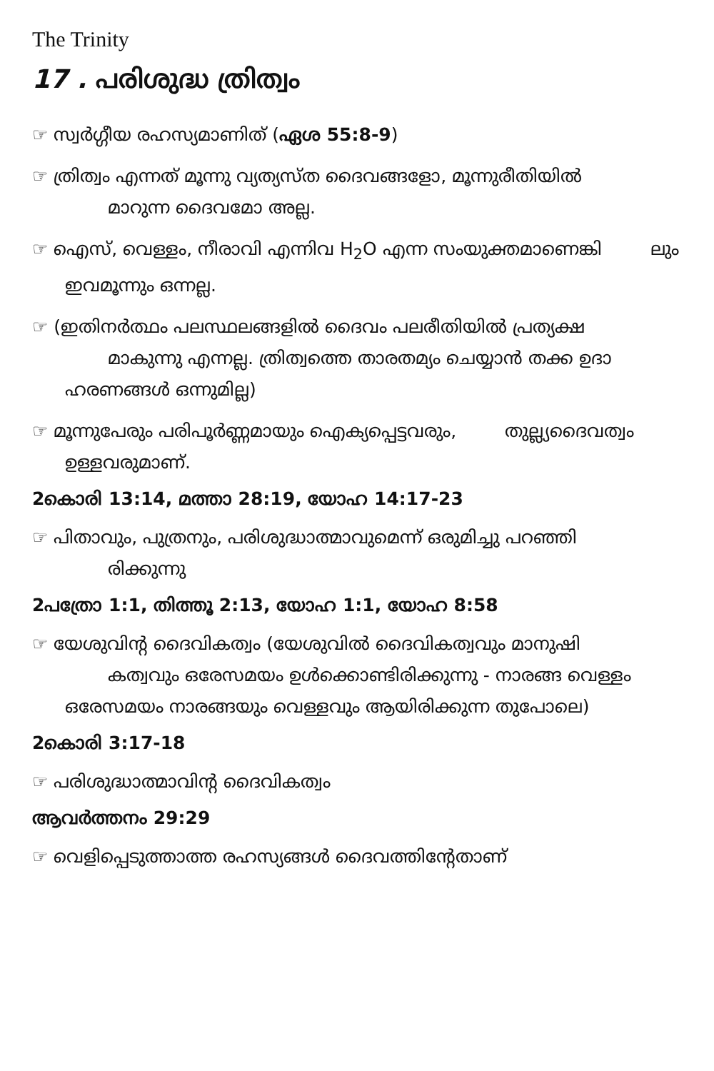The Trinity
17 . പരിശുദ്ധ ത്രിത്വം
☞ സ്വർഗ്ഗീയ രഹസ്യമാണിത് (ഏശ 55:8-9)
☞ ത്രിത്വം എന്നത് മൂന്നു വ്യത്യസ്ത ദൈവങ്ങളോ, മൂന്നുരീതിയിൽ മാറുന്ന ദൈവമോ അല്ല.
☞ ഐസ്, വെള്ളം, നീരാവി എന്നിവ H<sub>2</sub>O എന്ന സംയുക്തമാണെങ്കി ലും ഇവമൂന്നും ഒന്നല്ല.
☞ (ഇതിനർത്ഥം പലസ്ഥലങ്ങളിൽ ദൈവം പലരീതിയിൽ പ്രത്യക്ഷ മാകുന്നു എന്നല്ല. ത്രിത്വത്തെ താരതമ്യം ചെയ്യാൻ തക്ക ഉദാ ഹരണങ്ങൾ ഒന്നുമില്ല)
☞ മൂന്നുപേരും പരിപൂർണ്ണമായും ഐക്യപ്പെട്ടവരും, തുല്ല്യദൈവത്വം ഉള്ളവരുമാണ്.
2കൊരി 13:14, മത്താ 28:19, യോഹ 14:17-23
☞ പിതാവും, പുത്രനും, പരിശുദ്ധാത്മാവുമെന്ന് ഒരുമിച്ചു പറഞ്ഞി രിക്കുന്നു
2പത്രോ 1:1, തിത്തൂ 2:13, യോഹ 1:1, യോഹ 8:58
☞ യേശുവിന്റ ദൈവികത്വം (യേശുവിൽ ദൈവികത്വവും മാനുഷി കത്വവും ഒരേസമയം ഉൾക്കൊണ്ടിരിക്കുന്നു - നാരങ്ങ വെള്ളം ഒരേസമയം നാരങ്ങയും വെള്ളവും ആയിരിക്കുന്ന തുപോലെ)
2കൊരി 3:17-18
☞ പരിശുദ്ധാത്മാവിന്റ ദൈവികത്വം
ആവർത്തനം 29:29
☞ വെളിപ്പെടുത്താത്ത രഹസ്യങ്ങൾ ദൈവത്തിന്റേതാണ്